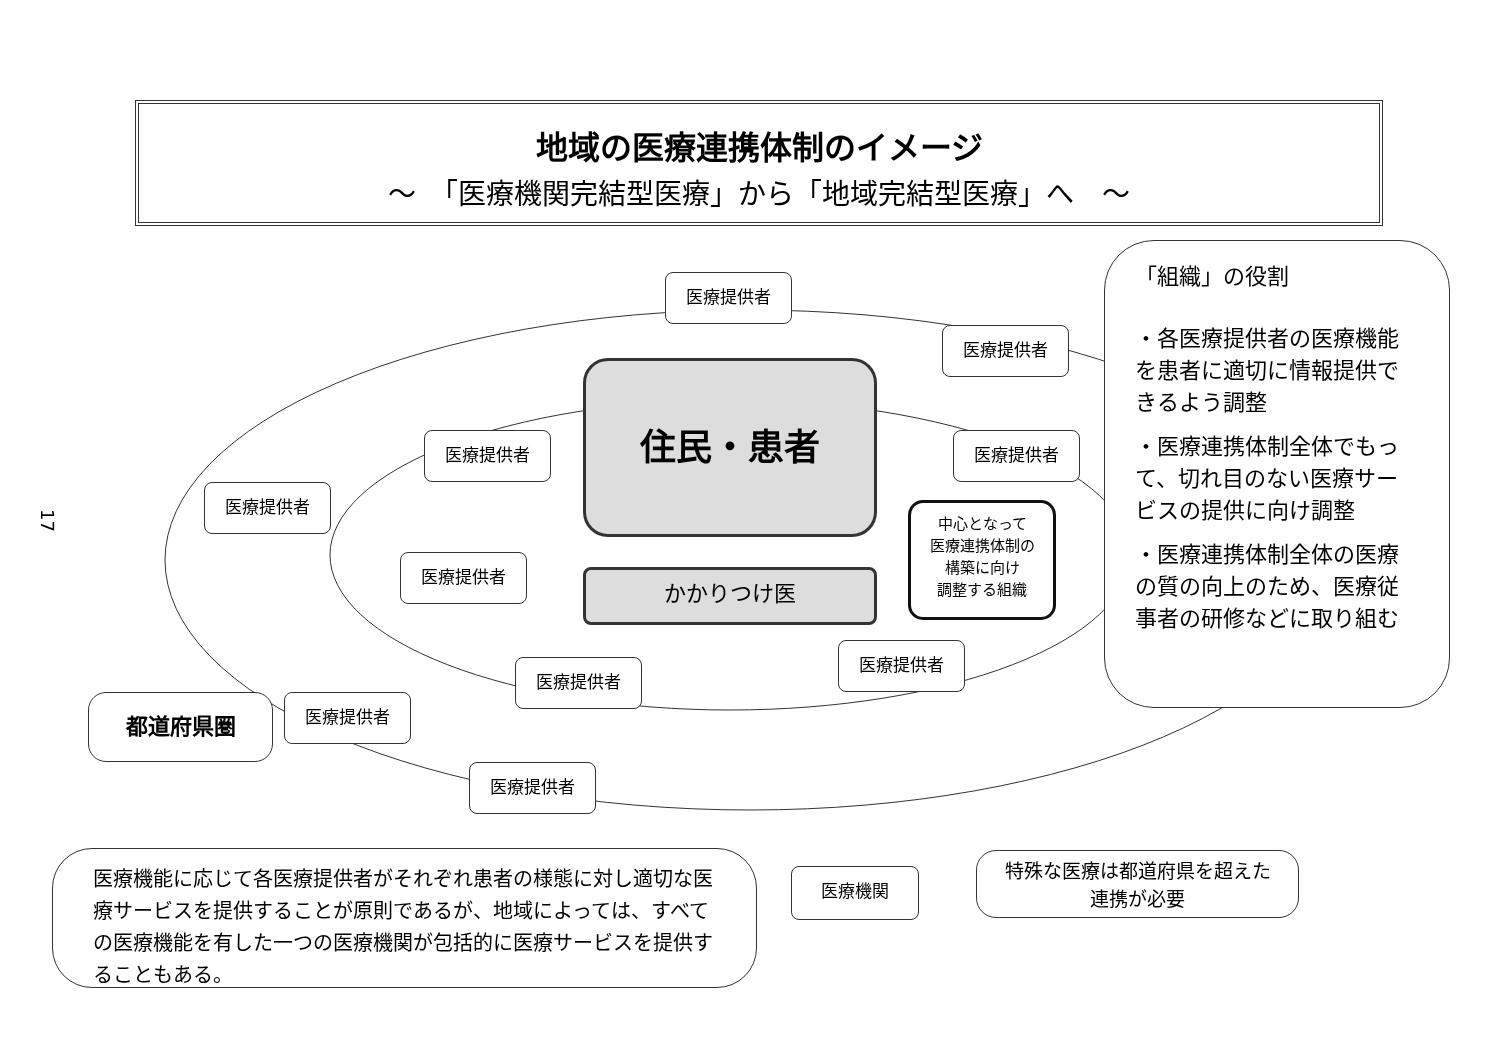地域の医療連携体制のイメージ
～　「医療機関完結型医療」から「地域完結型医療」へ　～
17
医療提供者
医療提供者
医療提供者 医療提供者
医療提供者
住民・患者
医療提供者
かかりつけ医
中心となって
医療連携体制の
構築に向け
調整する組織
医療提供者
医療提供者
都道府県圏 医療提供者
医療提供者
「組織」の役割
・各医療提供者の医療機能を患者に適切に情報提供できるよう調整
・医療連携体制全体でもって、切れ目のない医療サービスの提供に向け調整
・医療連携体制全体の医療の質の向上のため、医療従事者の研修などに取り組む
医療機能に応じて各医療提供者がそれぞれ患者の様態に対し適切な医療サービスを提供することが原則であるが、地域によっては、すべての医療機能を有した一つの医療機関が包括的に医療サービスを提供することもある。
医療機関
特殊な医療は都道府県を超えた
連携が必要